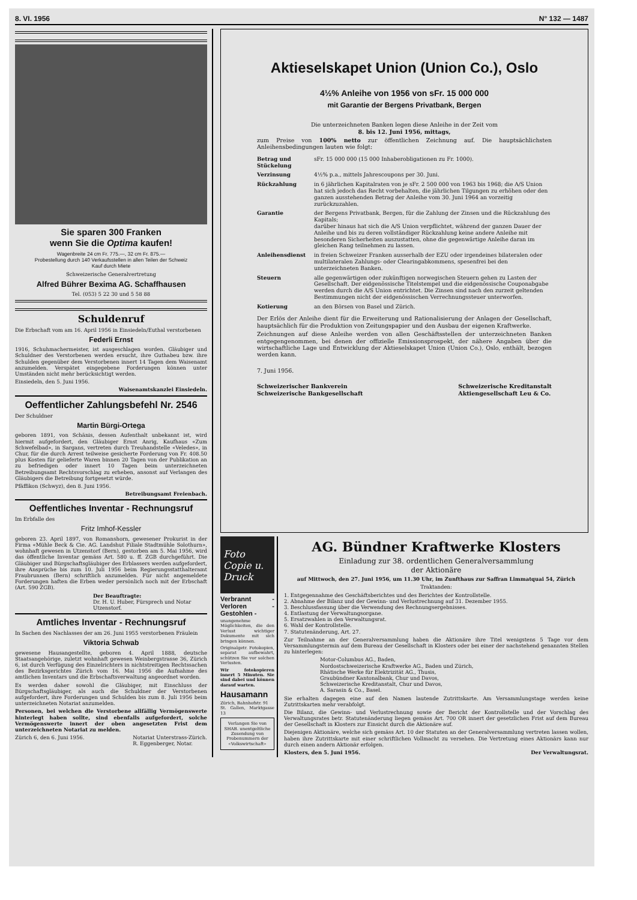8. VI. 1956 N° 132 — 1487
Sie sparen 300 Franken
wenn Sie die Optima kaufen!
Wagenbreite 24 cm Fr. 775.—, 32 cm Fr. 875.—
Probestellung durch 140 Verkaufsstellen in allen Teilen der Schweiz
Kauf durch Miete
Schweizerische Generalvertretung
Alfred Bührer Bexima AG. Schaffhausen
Tel. (053) 5 22 30 und 5 58 88
Schuldenruf
Die Erbschaft vom am 16. April 1956 in Einsiedeln/Euthal verstorbenen
Federli Ernst
1916, Schuhmachermeister, ist ausgeschlagen worden. Gläubiger und Schuldner des Verstorbenen werden ersucht, ihre Guthabeu bzw. ihre Schulden gegenüber dem Verstorbenen innert 14 Tagen dem Waisenamt anzumelden. Verspätet eingegebene Forderungen können unter Umständen nicht mehr berücksichtigt werden.
Einsiedeln, den 5. Juni 1956.
Waisenamtskanzlei Einsiedeln.
Oeffentlicher Zahlungsbefehl Nr. 2546
Der Schuldner
Martin Bürgi-Ortega
geboren 1891, von Schänis, dessen Aufenthalt unbekannt ist, wird hiermit aufgefordert, den Gläubiger Ernst Anrig, Kaufhaus «Zum Schwefelbad», in Sargans, vertreten durch Treuhandstelle «Veledes», in Chur, für die durch Arrest teilweise gesicherte Forderung von Fr. 408.50 plus Kosten für gelieferte Waren binnen 20 Tagen von der Publikation an zu befriedigen oder innert 10 Tagen beim unterzeichneten Betreibungsamt Rechtsvorschlag zu erheben, ansonst auf Verlangen des Gläubigers die Betreibung fortgesetzt würde.
Pfäffikon (Schwyz), den 8. Juni 1956.
Betreibungsamt Freienbach.
Oeffentliches Inventar - Rechnungsruf
Im Erbfalle des
Fritz Imhof-Kessler
geboren 23. April 1897, von Romanshorn, gewesener Prokurist in der Firma «Mühle Beck & Cie. AG. Landshut Filiale Stadtmühle Solothurn», wohnhaft gewesen in Utzenstorf (Bern), gestorben am 5. Mai 1956, wird das öffentliche Inventar gemäss Art. 580 u. ff. ZGB durchgeführt. Die Gläubiger und Bürgschaftsgläubiger des Erblassers werden aufgefordert, ihre Ansprüche bis zum 10. Juli 1956 beim Regierungsstatthalteramt Fraubrunnen (Bern) schriftlich anzumelden. Für nicht angemeldete Forderungen haften die Erben weder persönlich noch mit der Erbschaft (Art. 590 ZGB).
Der Beauftragte:
Dr. H. U. Huber, Fürsprech und Notar
Utzenstorf.
Amtliches Inventar - Rechnungsruf
In Sachen des Nachlasses der am 26. Juni 1955 verstorbenen Fräulein
Viktoria Schwab
gewesene Hausangestellte, geboren 4. April 1888, deutsche Staatsangehörige, zuletzt wohnhaft gewesen Weinbergstrasse 36, Zürich 6, ist durch Verfügung des Einzelrichters in nichtstreitigen Rechtssachen des Bezirksgerichtes Zürich vom 16. Mai 1956 die Aufnahme des amtlichen Inventars und die Erbschaftsverwaltung angeordnet worden.
Es werden daher sowohl die Gläubiger, mit Einschluss der Bürgschaftsgläubiger, als auch die Schuldner der Verstorbenen aufgefordert, ihre Forderungen und Schulden bis zum 8. Juli 1956 beim unterzeichneten Notariat anzumelden.
Personen, bei welchen die Verstorbene allfällig Vermögenswerte hinterlegt haben sollte, sind ebenfalls aufgefordert, solche Vermögenswerte innert der oben angesetzten Frist dem unterzeichneten Notariat zu melden.
Zürich 6, den 6. Juni 1956. Notariat Unterstrass-Zürich.
R. Eggenberger, Notar.
Aktieselskapet Union (Union Co.), Oslo
4½% Anleihe von 1956 von sFr. 15 000 000
mit Garantie der Bergens Privatbank, Bergen
Die unterzeichneten Banken legen diese Anleihe in der Zeit vom
8. bis 12. Juni 1956, mittags,
zum Preise von 100% netto zur öffentlichen Zeichnung auf. Die hauptsächlichsten Anleihensbedingungen lauten wie folgt:
Betrag und Stückelung
sFr. 15 000 000 (15 000 Inhaberobligationen zu Fr. 1000).
Verzinsung
4½% p.a., mittels Jahrescoupons per 30. Juni.
Rückzahlung
in 6 jährlichen Kapitalraten von je sFr. 2 500 000 von 1963 bis 1968; die A/S Union hat sich jedoch das Recht vorbehalten, die jährlichen Tilgungen zu erhöhen oder den ganzen ausstehenden Betrag der Anleihe vom 30. Juni 1964 an vorzeitig zurückzuzahlen.
Garantie
der Bergens Privatbank, Bergen, für die Zahlung der Zinsen und die Rückzahlung des Kapitals;
darüber hinaus hat sich die A/S Union verpflichtet, während der ganzen Dauer der Anleihe und bis zu deren vollständiger Rückzahlung keine andere Anleihe mit besonderen Sicherheiten auszustatten, ohne die gegenwärtige Anleihe daran im gleichen Rang teilnehmen zu lassen.
Anleihensdienst
in freien Schweizer Franken ausserhalb der EZU oder irgendeines bilateralen oder multilateralen Zahlungs- oder Clearingabkommens, spesenfrei bei den unterzeichneten Banken.
Steuern
alle gegenwärtigen oder zukünftigen norwegischen Steuern gehen zu Lasten der Gesellschaft. Der eidgenössische Titelstempel und die eidgenössische Couponabgabe werden durch die A/S Union entrichtet. Die Zinsen sind nach den zurzeit geltenden Bestimmungen nicht der eidgenössischen Verrechnungssteuer unterworfen.
Kotierung
an den Börsen von Basel und Zürich.
Der Erlös der Anleihe dient für die Erweiterung und Rationalisierung der Anlagen der Gesellschaft, hauptsächlich für die Produktion von Zeitungspapier und den Ausbau der eigenen Kraftwerke.
Zeichnungen auf diese Anleihe werden von allen Geschäftsstellen der unterzeichneten Banken entgegengenommen, bei denen der offizielle Emissionsprospekt, der nähere Angaben über die wirtschaftliche Lage und Entwicklung der Aktieselskapet Union (Union Co.), Oslo, enthält, bezogen werden kann.
7. Juni 1956.
Schweizerischer Bankverein
Schweizerische Bankgesellschaft Schweizerische Kreditanstalt
Aktiengesellschaft Leu & Co.
Foto Copie u. Druck
Verbrannt - Verloren - Gestohlen -
unangenehme Möglichkeiten, die den Verlust wichtiger Dokumente mit sich bringen können.
Originalgetr. Fotokopien, separat aufbewahrt, schützen Sie vor solchen Verlusten.
Wir fotokopieren innert 5 Minuten. Sie sind dabei und können darauf warten.
Hausamann
Zürich, Bahnhofstr. 91
St. Gallen, Marktgasse 13
Verlangen Sie von SHAB. unentgeltliche Zusendung von Probenummern der «Volkswirtschaft»
AG. Bündner Kraftwerke Klosters
Einladung zur 38. ordentlichen Generalversammlung
der Aktionäre
auf Mittwoch, den 27. Juni 1956, um 11.30 Uhr, im Zunfthaus zur Saffran Limmatquai 54, Zürich
Traktanden:
1. Entgegennahme des Geschäftsberichtes und des Berichtes der Kontrollstelle.
2. Abnahme der Bilanz und der Gewinn- und Verlustrechnung auf 31. Dezember 1955.
3. Beschlussfassung über die Verwendung des Rechnungsergebnisses.
4. Entlastung der Verwaltungsorgane.
5. Ersatzwahlen in den Verwaltungsrat.
6. Wahl der Kontrollstelle.
7. Statutenänderung, Art. 27.
Zur Teilnahme an der Generalversammlung haben die Aktionäre ihre Titel wenigstens 5 Tage vor dem Versammlungstermin auf dem Bureau der Gesellschaft in Klosters oder bei einer der nachstehend genannten Stellen zu hinterlegen:
Motor-Columbus AG., Baden,
Nordostschweizerische Kraftwerke AG., Baden und Zürich,
Rhätische Werke für Elektrizität AG., Thusis,
Graubündner Kantonalbank, Chur und Davos,
Schweizerische Kreditanstalt, Chur und Davos,
A. Sarasin & Co., Basel.
Sie erhalten dagegen eine auf den Namen lautende Zutrittskarte. Am Versammlungstage werden keine Zutrittskarten mehr verabfolgt.
Die Bilanz, die Gewinn- und Verlustrechnung sowie der Bericht der Kontrollstelle und der Vorschlag des Verwaltungsrates betr. Statutenänderung liegen gemäss Art. 700 OR innert der gesetzlichen Frist auf dem Bureau der Gesellschaft in Klosters zur Einsicht durch die Aktionäre auf.
Diejenigen Aktionäre, welche sich gemäss Art. 10 der Statuten an der Generalversammlung vertreten lassen wollen, haben ihre Zutrittskarte mit einer schriftlichen Vollmacht zu versehen. Die Vertretung eines Aktionärs kann nur durch einen andern Aktionär erfolgen.
Klosters, den 5. Juni 1956. Der Verwaltungsrat.